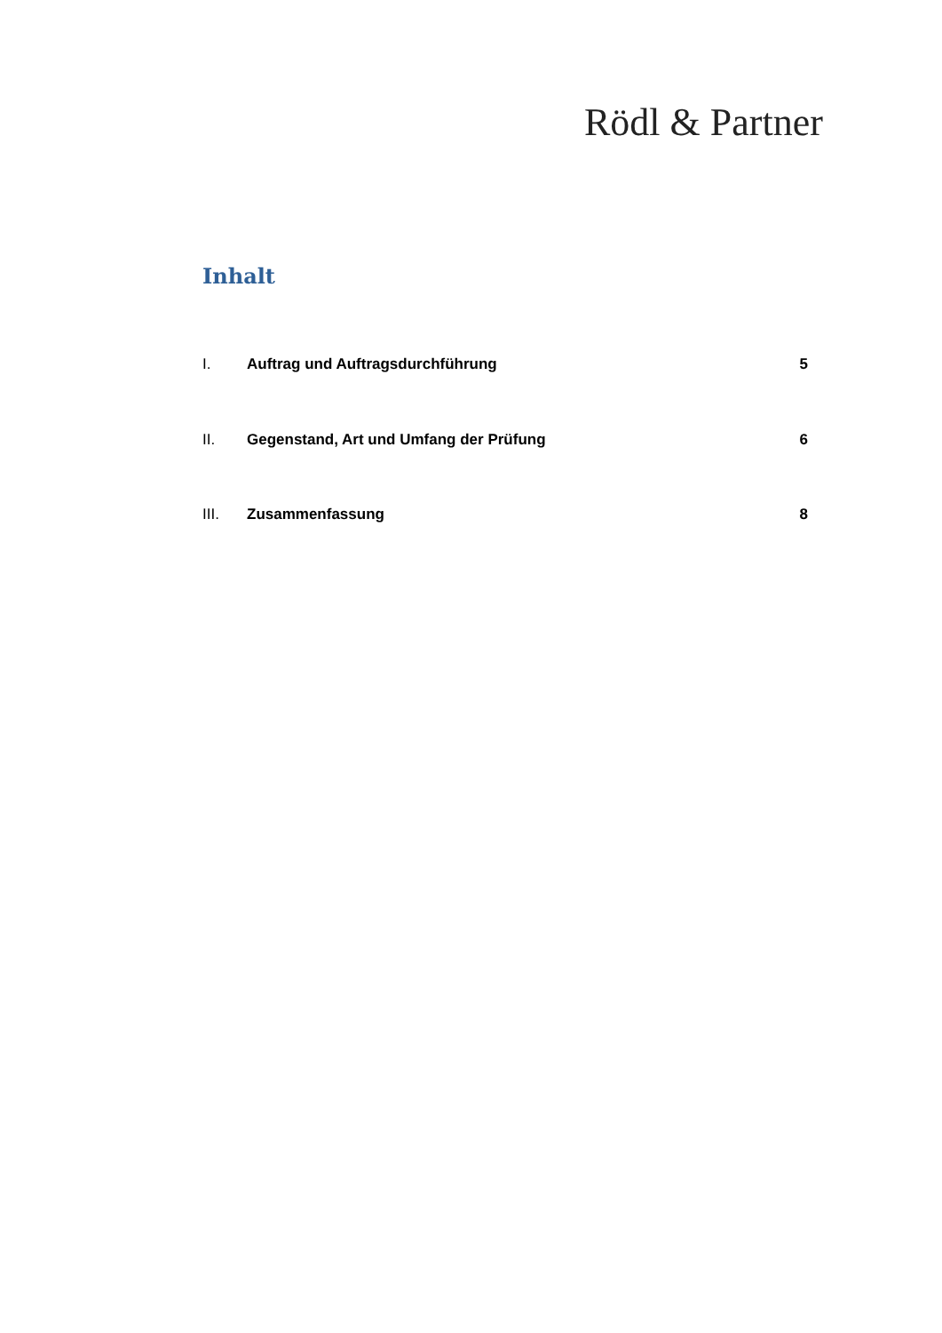Rödl & Partner
Inhalt
I. Auftrag und Auftragsdurchführung 5
II. Gegenstand, Art und Umfang der Prüfung 6
III. Zusammenfassung 8